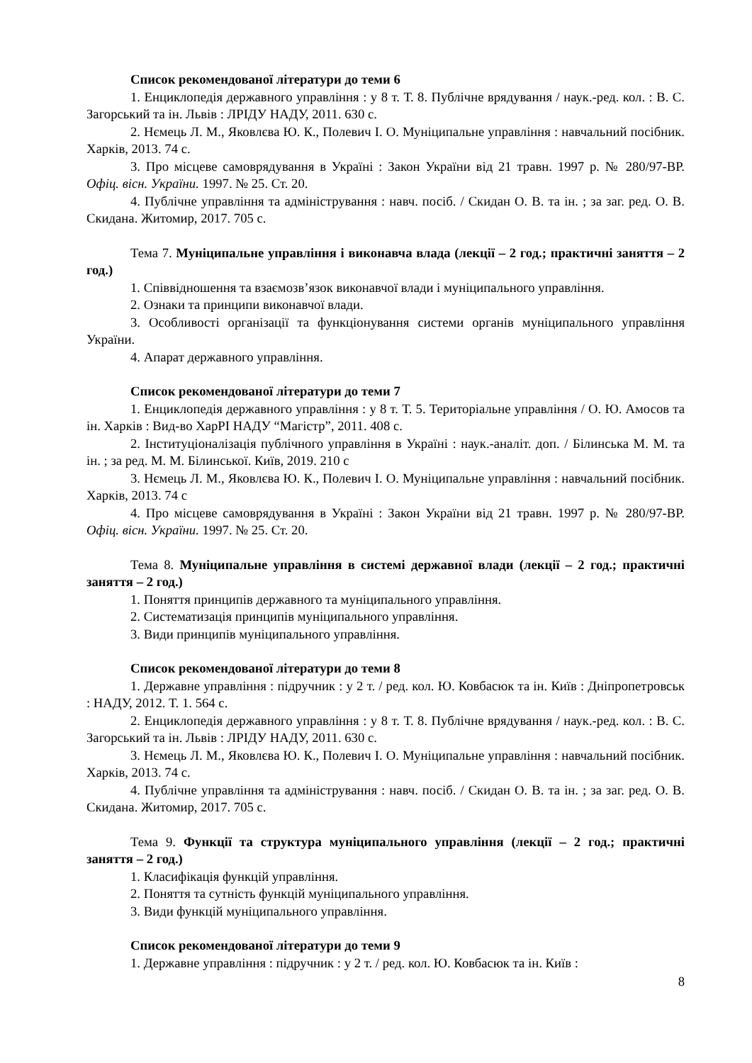Список рекомендованої літератури до теми 6
1. Енциклопедія державного управління : у 8 т. Т. 8. Публічне врядування / наук.-ред. кол. : В. С. Загорський та ін. Львів : ЛРІДУ НАДУ, 2011. 630 с.
2. Нємець Л. М., Яковлєва Ю. К., Полевич І. О. Муніципальне управління : навчальний посібник. Харків, 2013. 74 с.
3. Про місцеве самоврядування в Україні : Закон України від 21 травн. 1997 р. № 280/97-ВР. Офіц. вісн. України. 1997. № 25. Ст. 20.
4. Публічне управління та адміністрування : навч. посіб. / Скидан О. В. та ін. ; за заг. ред. О. В. Скидана. Житомир, 2017. 705 с.
Тема 7. Муніципальне управління і виконавча влада (лекції – 2 год.; практичні заняття – 2 год.)
1. Співвідношення та взаємозв’язок виконавчої влади і муніципального управління.
2. Ознаки та принципи виконавчої влади.
3. Особливості організації та функціонування системи органів муніципального управління України.
4. Апарат державного управління.
Список рекомендованої літератури до теми 7
1. Енциклопедія державного управління : у 8 т. Т. 5. Територіальне управління / О. Ю. Амосов та ін. Харків : Вид-во ХарРІ НАДУ “Магістр”, 2011. 408 с.
2. Інституціоналізація публічного управління в Україні : наук.-аналіт. доп. / Білинська М. М. та ін. ; за ред. М. М. Білинської. Київ, 2019. 210 с
3. Нємець Л. М., Яковлєва Ю. К., Полевич І. О. Муніципальне управління : навчальний посібник. Харків, 2013. 74 с
4. Про місцеве самоврядування в Україні : Закон України від 21 травн. 1997 р. № 280/97-ВР. Офіц. вісн. України. 1997. № 25. Ст. 20.
Тема 8. Муніципальне управління в системі державної влади (лекції – 2 год.; практичні заняття – 2 год.)
1. Поняття принципів державного та муніципального управління.
2. Систематизація принципів муніципального управління.
3. Види принципів муніципального управління.
Список рекомендованої літератури до теми 8
1. Державне управління : підручник : у 2 т. / ред. кол. Ю. Ковбасюк та ін. Київ : Дніпропетровськ : НАДУ, 2012. Т. 1. 564 с.
2. Енциклопедія державного управління : у 8 т. Т. 8. Публічне врядування / наук.-ред. кол. : В. С. Загорський та ін. Львів : ЛРІДУ НАДУ, 2011. 630 с.
3. Нємець Л. М., Яковлєва Ю. К., Полевич І. О. Муніципальне управління : навчальний посібник. Харків, 2013. 74 с.
4. Публічне управління та адміністрування : навч. посіб. / Скидан О. В. та ін. ; за заг. ред. О. В. Скидана. Житомир, 2017. 705 с.
Тема 9. Функції та структура муніципального управління (лекції – 2 год.; практичні заняття – 2 год.)
1. Класифікація функцій управління.
2. Поняття та сутність функцій муніципального управління.
3. Види функцій муніципального управління.
Список рекомендованої літератури до теми 9
1. Державне управління : підручник : у 2 т. / ред. кол. Ю. Ковбасюк та ін. Київ :
8